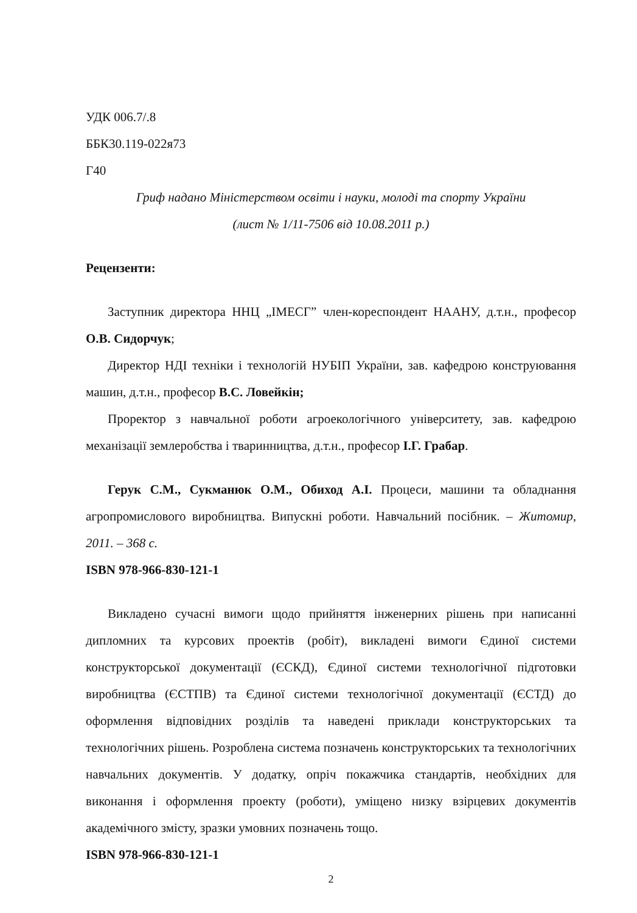УДК 006.7/.8
ББК30.119-022я73
Г40
Гриф надано Міністерством освіти і науки, молоді та спорту України
(лист № 1/11-7506 від 10.08.2011 р.)
Рецензенти:
Заступник директора ННЦ „ІМЕСГ” член-кореспондент НААНУ, д.т.н., професор О.В. Сидорчук;
Директор НДІ техніки і технологій НУБІП України, зав. кафедрою конструювання машин, д.т.н., професор В.С. Ловейкін;
Проректор з навчальної роботи агроекологічного університету, зав. кафедрою механізації землеробства і тваринництва, д.т.н., професор І.Г. Грабар.
Герук С.М., Сукманюк О.М., Обиход А.І. Процеси, машини та обладнання агропромислового виробництва. Випускні роботи. Навчальний посібник. – Житомир, 2011. – 368 с.
ISBN 978-966-830-121-1
Викладено сучасні вимоги щодо прийняття інженерних рішень при написанні дипломних та курсових проектів (робіт), викладені вимоги Єдиної системи конструкторської документації (ЄСКД), Єдиної системи технологічної підготовки виробництва (ЄСТПВ) та Єдиної системи технологічної документації (ЄСТД) до оформлення відповідних розділів та наведені приклади конструкторських та технологічних рішень. Розроблена система позначень конструкторських та технологічних навчальних документів. У додатку, опріч покажчика стандартів, необхідних для виконання і оформлення проекту (роботи), уміщено низку взірцевих документів академічного змісту, зразки умовних позначень тощо.
ISBN 978-966-830-121-1
2